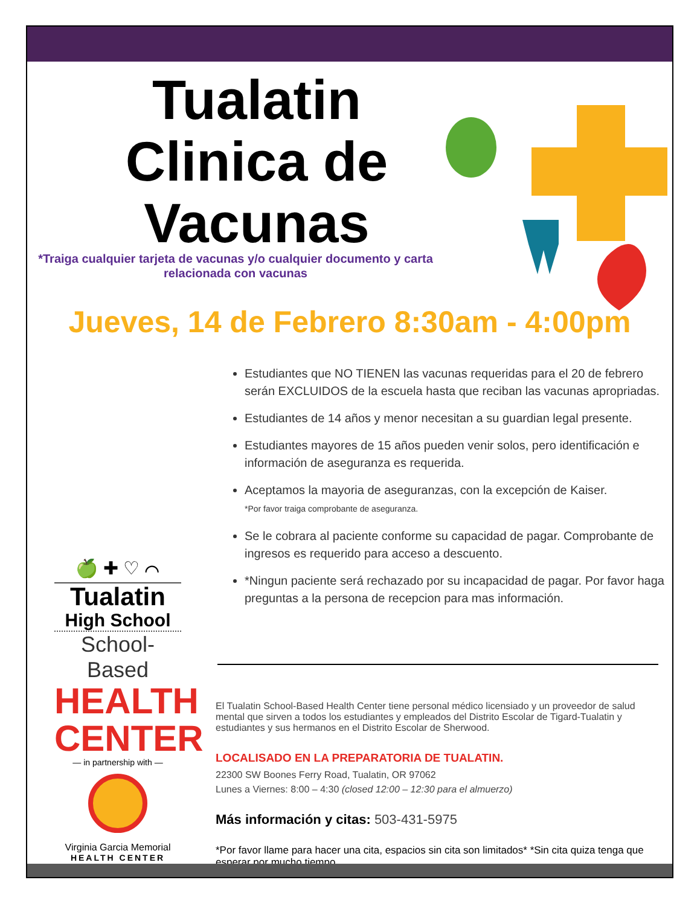Tualatin Clinica de Vacunas
*Traiga cualquier tarjeta de vacunas y/o cualquier documento y carta relacionada con vacunas
Jueves, 14 de Febrero 8:30am - 4:00pm
Estudiantes que NO TIENEN las vacunas requeridas para el 20 de febrero serán EXCLUIDOS de la escuela hasta que reciban las vacunas apropriadas.
Estudiantes de 14 años y menor necesitan a su guardian legal presente.
Estudiantes mayores de 15 años pueden venir solos, pero identificación e información de aseguranza es requerida.
Aceptamos la mayoria de aseguranzas, con la excepción de Kaiser.
*Por favor traiga comprobante de aseguranza.
Se le cobrara al paciente conforme su capacidad de pagar. Comprobante de ingresos es requerido para acceso a descuento.
*Ningun paciente será rechazado por su incapacidad de pagar. Por favor haga preguntas a la persona de recepcion para mas información.
El Tualatin School-Based Health Center tiene personal médico licensiado y un proveedor de salud mental que sirven a todos los estudiantes y empleados del Distrito Escolar de Tigard-Tualatin y estudiantes y sus hermanos en el Distrito Escolar de Sherwood.
LOCALISADO EN LA PREPARATORIA DE TUALATIN.
22300 SW Boones Ferry Road, Tualatin, OR 97062
Lunes a Viernes: 8:00 – 4:30 (closed 12:00 – 12:30 para el almuerzo)
Más información y citas: 503-431-5975
*Por favor llame para hacer una cita, espacios sin cita son limitados* *Sin cita quiza tenga que esperar por mucho tiempo.
🍏 ✚ ♡ ⌒
Tualatin
High School
School-Based
HEALTH CENTER
— in partnership with —
Virginia Garcia Memorial
HEALTH CENTER